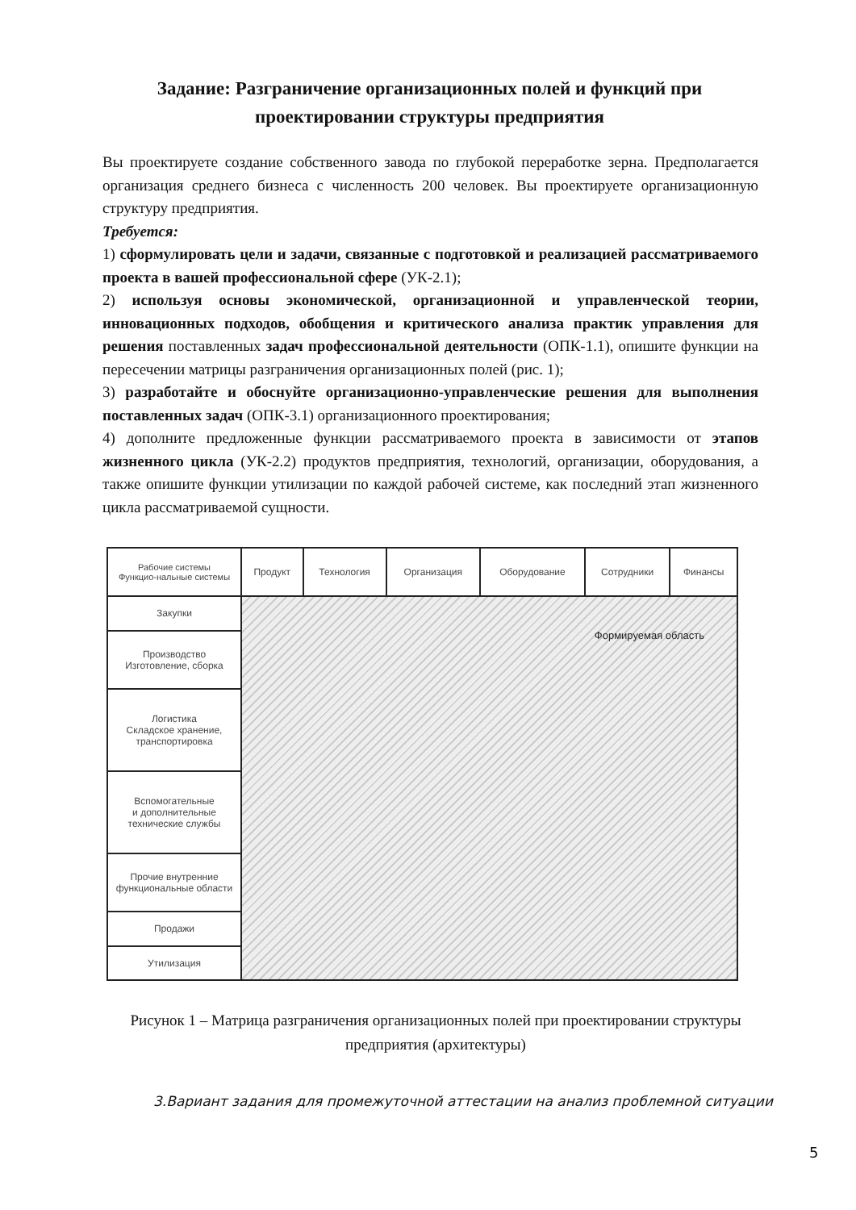Задание: Разграничение организационных полей и функций при проектировании структуры предприятия
Вы проектируете создание собственного завода по глубокой переработке зерна. Предполагается организация среднего бизнеса с численность 200 человек. Вы проектируете организационную структуру предприятия.
Требуется:
1) сформулировать цели и задачи, связанные с подготовкой и реализацией рассматриваемого проекта в вашей профессиональной сфере (УК-2.1);
2) используя основы экономической, организационной и управленческой теории, инновационных подходов, обобщения и критического анализа практик управления для решения поставленных задач профессиональной деятельности (ОПК-1.1), опишите функции на пересечении матрицы разграничения организационных полей (рис. 1);
3) разработайте и обоснуйте организационно-управленческие решения для выполнения поставленных задач (ОПК-3.1) организационного проектирования;
4) дополните предложенные функции рассматриваемого проекта в зависимости от этапов жизненного цикла (УК-2.2) продуктов предприятия, технологий, организации, оборудования, а также опишите функции утилизации по каждой рабочей системе, как последний этап жизненного цикла рассматриваемой сущности.
| Рабочие системы Функцио-нальные системы | Продукт | Технология | Организация | Оборудование | Сотрудники | Финансы |
| --- | --- | --- | --- | --- | --- | --- |
| Закупки | Формируемая область | | | | | |
| Производство Изготовление, сборка | | | | | | |
| Логистика Складское хранение, транспортировка | | | | | | |
| Вспомогательные и дополнительные технические службы | | | | | | |
| Прочие внутренние функциональные области | | | | | | |
| Продажи | | | | | | |
| Утилизация | | | | | | |
Рисунок 1 – Матрица разграничения организационных полей при проектировании структуры предприятия (архитектуры)
3.Вариант задания для промежуточной аттестации на анализ проблемной ситуации
5